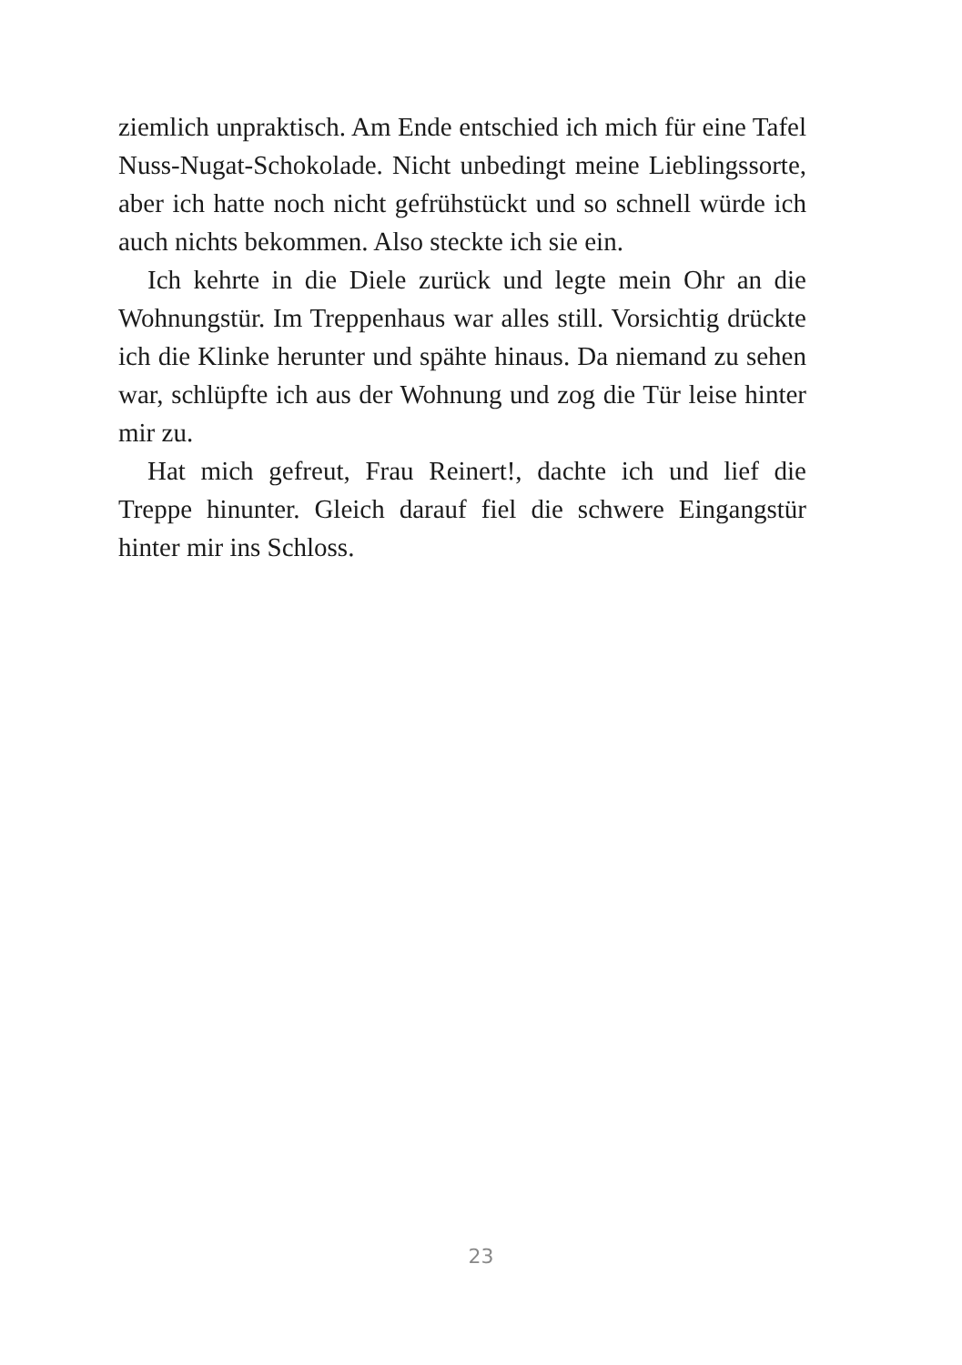ziemlich unpraktisch. Am Ende entschied ich mich für eine Tafel Nuss-Nugat-Schokolade. Nicht unbedingt meine Lieblingssorte, aber ich hatte noch nicht gefrühstückt und so schnell würde ich auch nichts bekommen. Also steckte ich sie ein.
Ich kehrte in die Diele zurück und legte mein Ohr an die Wohnungstür. Im Treppenhaus war alles still. Vorsichtig drückte ich die Klinke herunter und spähte hinaus. Da niemand zu sehen war, schlüpfte ich aus der Wohnung und zog die Tür leise hinter mir zu.
Hat mich gefreut, Frau Reinert!, dachte ich und lief die Treppe hinunter. Gleich darauf fiel die schwere Eingangstür hinter mir ins Schloss.
23